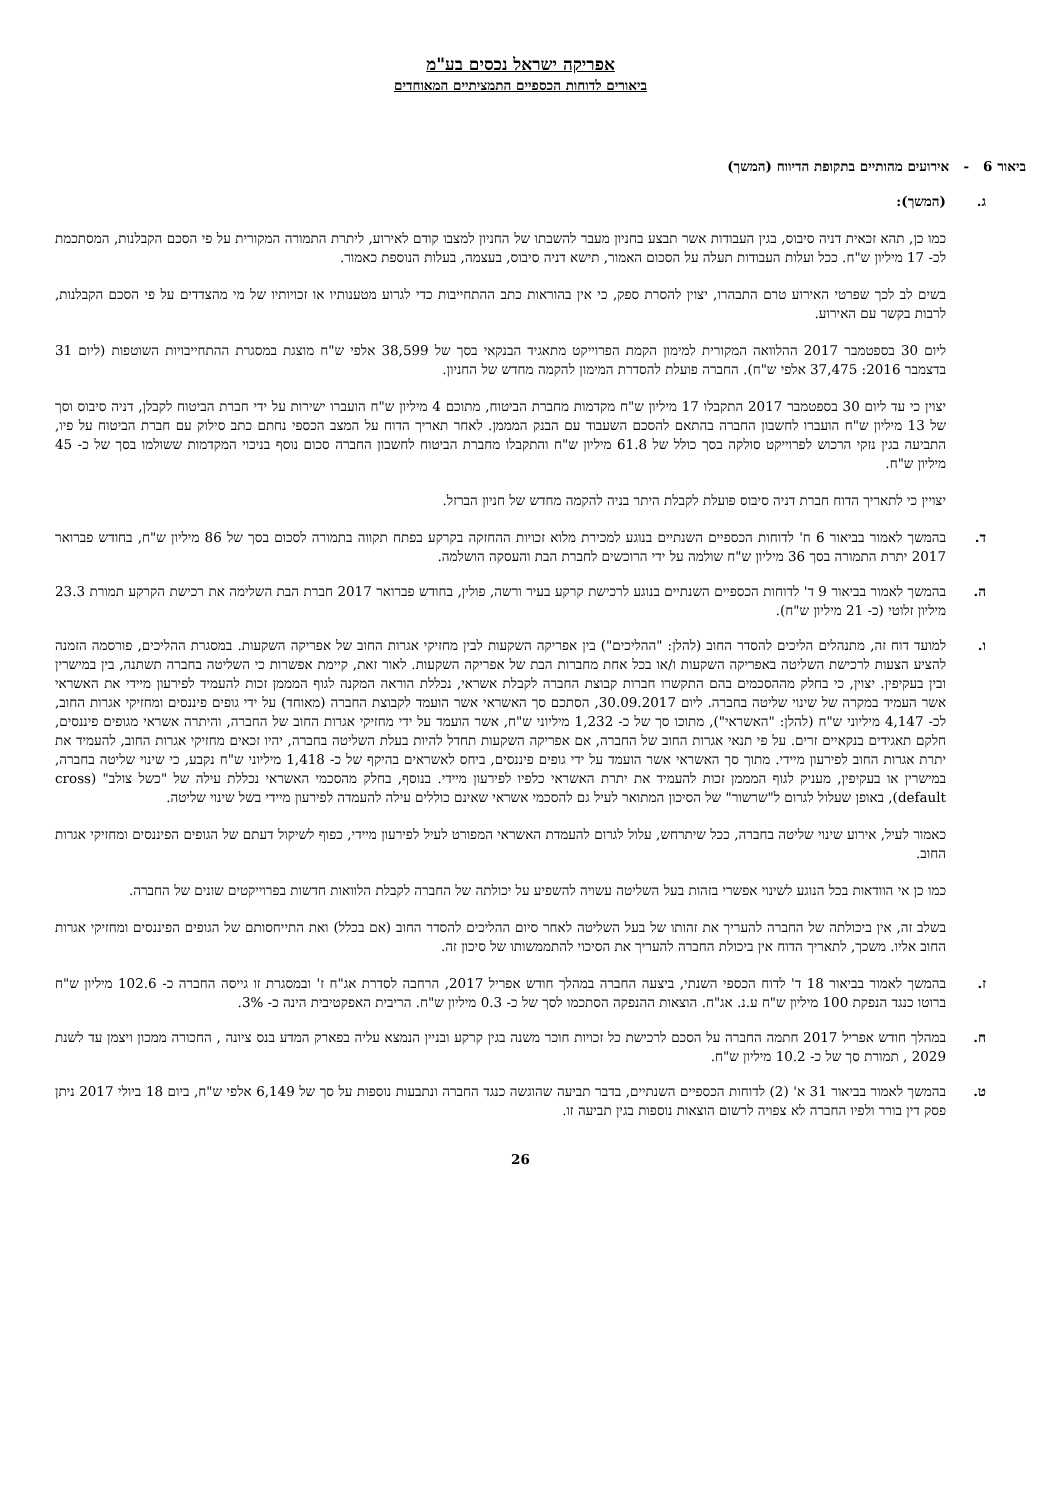אפריקה ישראל נכסים בע"מ
ביאורים לדוחות הכספיים התמציתיים המאוחדים
ביאור 6 - אירועים מהותיים בתקופת הדיווח (המשך)
ג. (המשך):
כמו כן, תהא זכאית דניה סיבוס, בגין העבודות אשר תבצע בחניון מעבר להשבתו של החניון למצבו קודם לאירוע, ליתרת התמורה המקורית על פי הסכם הקבלנות, המסתכמת לכ- 17 מיליון ש"ח. ככל ועלות העבודות תעלה על הסכום האמור, תישא דניה סיבוס, בעצמה, בעלות הנוספת כאמור.
בשים לב לכך שפרטי האירוע טרם התבהרו, יצוין להסרת ספק, כי אין בהוראות כתב ההתחייבות כדי לגרוע מטענותיו או זכויותיו של מי מהצדדים על פי הסכם הקבלנות, לרבות בקשר עם האירוע.
ליום 30 בספטמבר 2017 ההלוואה המקורית למימון הקמת הפרוייקט מתאגיד הבנקאי בסך של 38,599 אלפי ש"ח מוצגת במסגרת ההתחייבויות השוטפות (ליום 31 בדצמבר 2016: 37,475 אלפי ש"ח). החברה פועלת להסדרת המימון להקמה מחדש של החניון.
יצוין כי עד ליום 30 בספטמבר 2017 התקבלו 17 מיליון ש"ח מקדמות מחברת הביטוח, מתוכם 4 מיליון ש"ח הועברו ישירות על ידי חברת הביטוח לקבלן, דניה סיבוס וסך של 13 מיליון ש"ח הועברו לחשבון החברה בהתאם להסכם השעבוד עם הבנק המממן. לאחר תאריך הדוח על המצב הכספי נחתם כתב סילוק עם חברת הביטוח על פיו, התביעה בגין נזקי הרכוש לפרוייקט סולקה בסך כולל של 61.8 מיליון ש"ח והתקבלו מחברת הביטוח לחשבון החברה סכום נוסף בניכוי המקדמות ששולמו בסך של כ- 45 מיליון ש"ח.
יצויין כי לתאריך הדוח חברת דניה סיבוס פועלת לקבלת היתר בניה להקמה מחדש של חניון הברזל.
ד. בהמשך לאמור בביאור 6 ח' לדוחות הכספיים השנתיים בנוגע למכירת מלוא זכויות ההחזקה בקרקע בפתח תקווה בתמורה לסכום בסך של 86 מיליון ש"ח, בחודש פברואר 2017 יתרת התמורה בסך 36 מיליון ש"ח שולמה על ידי הרוכשים לחברת הבת והעסקה הושלמה.
ה. בהמשך לאמור בביאור 9 ד' לדוחות הכספיים השנתיים בנוגע לרכישת קרקע בעיר ורשה, פולין, בחודש פברואר 2017 חברת הבת השלימה את רכישת הקרקע תמורת 23.3 מיליון זלוטי (כ- 21 מיליון ש"ח).
ו. למועד דוח זה, מתנהלים הליכים להסדר החוב (להלן: "ההליכים") בין אפריקה השקעות לבין מחזיקי אגרות החוב של אפריקה השקעות. במסגרת ההליכים, פורסמה הזמנה להציע הצעות לרכישת השליטה באפריקה השקעות ו/או בכל אחת מחברות הבת של אפריקה השקעות. לאור זאת, קיימת אפשרות כי השליטה בחברה תשתנה, בין במישרין ובין בעקיפין. יצוין, כי בחלק מההסכמים בהם התקשרו חברות קבוצת החברה לקבלת אשראי, נכללת הוראה המקנה לגוף המממן זכות להעמיד לפירעון מיידי את האשראי אשר העמיד במקרה של שינוי שליטה בחברה. ליום 30.09.2017, הסתכם סך האשראי אשר הועמד לקבוצת החברה (מאוחד) על ידי גופים פיננסים ומחזיקי אגרות החוב, לכ- 4,147 מיליוני ש"ח (להלן: "האשראי"), מתוכו סך של כ- 1,232 מיליוני ש"ח, אשר הועמד על ידי מחזיקי אגרות החוב של החברה, והיתרה אשראי מגופים פיננסים, חלקם תאגידים בנקאיים זרים. על פי תנאי אגרות החוב של החברה, אם אפריקה השקעות תחדל להיות בעלת השליטה בחברה, יהיו זכאים מחזיקי אגרות החוב, להעמיד את יתרת אגרות החוב לפירעון מיידי. מתוך סך האשראי אשר הועמד על ידי גופים פיננסים, ביחס לאשראים בהיקף של כ- 1,418 מיליוני ש"ח נקבע, כי שינוי שליטה בחברה, במישרין או בעקיפין, מעניק לגוף המממן זכות להעמיד את יתרת האשראי כלפיו לפירעון מיידי. בנוסף, בחלק מהסכמי האשראי נכללת עילה של "כשל צולב" (cross default), באופן שעלול לגרום ל"שרשור" של הסיכון המתואר לעיל גם להסכמי אשראי שאינם כוללים עילה להעמדה לפירעון מיידי בשל שינוי שליטה.
כאמור לעיל, אירוע שינוי שליטה בחברה, ככל שיתרחש, עלול לגרום להעמדת האשראי המפורט לעיל לפירעון מיידי, כפוף לשיקול דעתם של הגופים הפיננסים ומחזיקי אגרות החוב.
כמו כן אי הוודאות בכל הנוגע לשינוי אפשרי בזהות בעל השליטה עשויה להשפיע על יכולתה של החברה לקבלת הלוואות חדשות בפרוייקטים שונים של החברה.
בשלב זה, אין ביכולתה של החברה להעריך את זהותו של בעל השליטה לאחר סיום ההליכים להסדר החוב (אם בכלל) ואת התייחסותם של הגופים הפיננסים ומחזיקי אגרות החוב אליו. משכך, לתאריך הדוח אין ביכולת החברה להעריך את הסיכוי להתממשותו של סיכון זה.
ז. בהמשך לאמור בביאור 18 ד' לדוח הכספי השנתי, ביצעה החברה במהלך חודש אפריל 2017, הרחבה לסדרת אג"ח ז' ובמסגרת זו גייסה החברה כ- 102.6 מיליון ש"ח ברוטו כנגד הנפקת 100 מיליון ש"ח ע.נ. אג"ח. הוצאות ההנפקה הסתכמו לסך של כ- 0.3 מיליון ש"ח. הריבית האפקטיבית הינה כ- 3%.
ח. במהלך חודש אפריל 2017 חתמה החברה על הסכם לרכישת כל זכויות חוכר משנה בגין קרקע ובניין הנמצא עליה בפארק המדע בנס ציונה , החכורה ממכון ויצמן עד לשנת 2029 , תמורת סך של כ- 10.2 מיליון ש"ח.
ט. בהמשך לאמור בביאור 31 א' (2) לדוחות הכספיים השנתיים, בדבר תביעה שהוגשה כנגד החברה ונתבעות נוספות על סך של 6,149 אלפי ש"ח, ביום 18 ביולי 2017 ניתן פסק דין בורר ולפיו החברה לא צפויה לרשום הוצאות נוספות בגין תביעה זו.
26